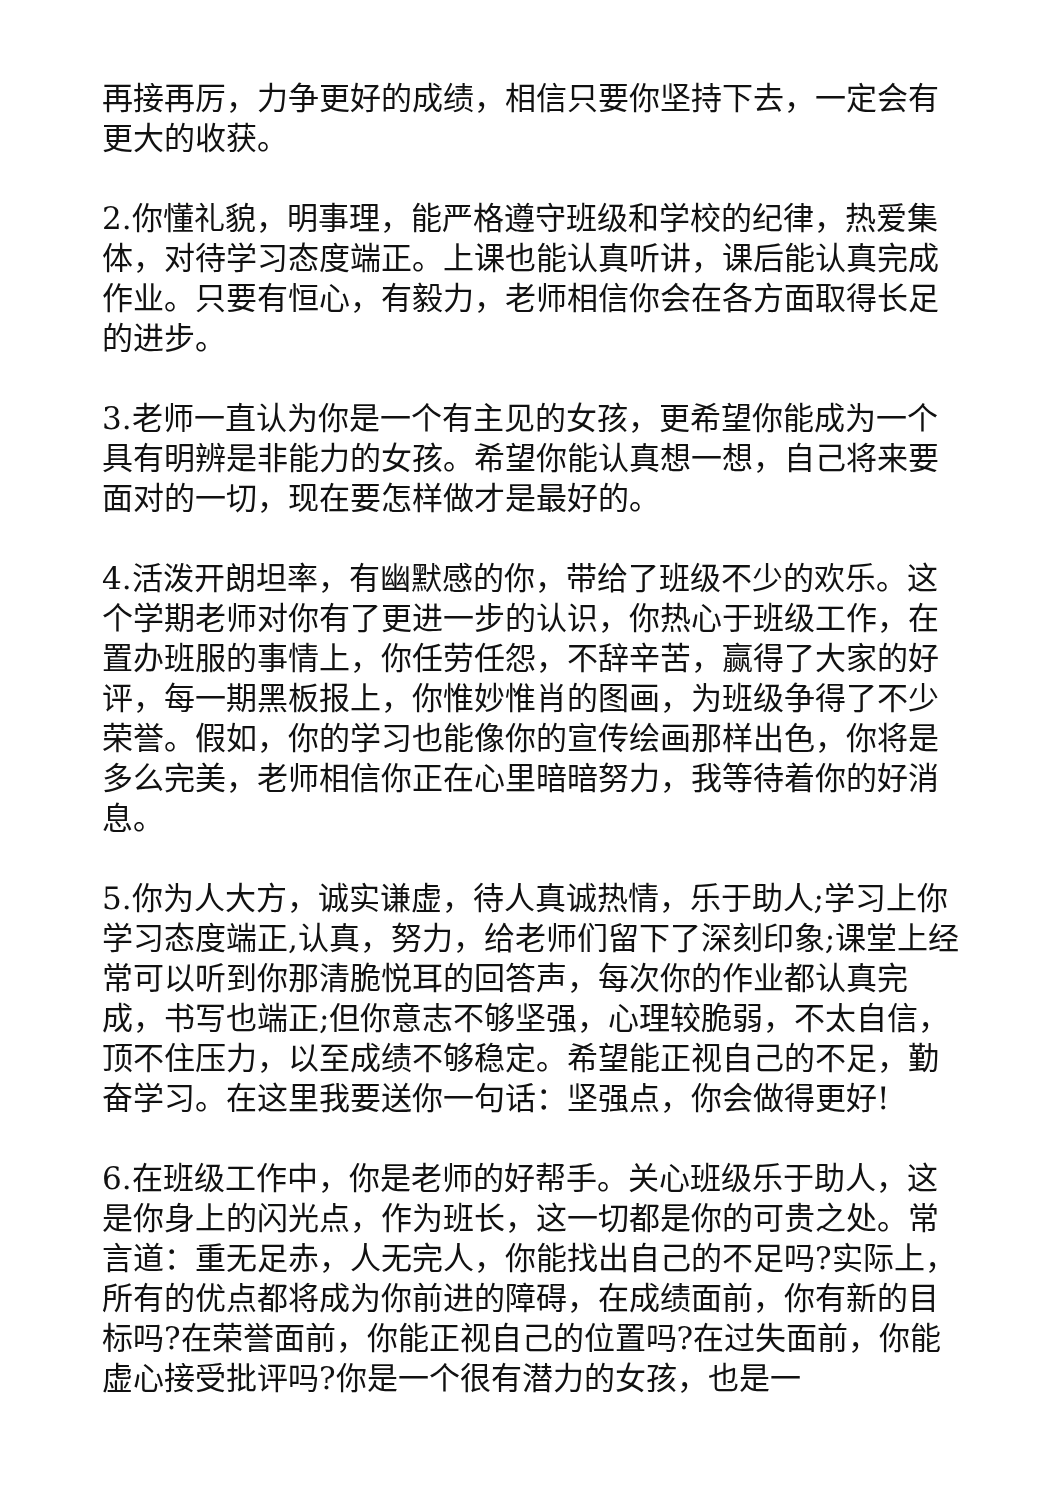再接再厉，力争更好的成绩，相信只要你坚持下去，一定会有更大的收获。
2.你懂礼貌，明事理，能严格遵守班级和学校的纪律，热爱集体，对待学习态度端正。上课也能认真听讲，课后能认真完成作业。只要有恒心，有毅力，老师相信你会在各方面取得长足的进步。
3.老师一直认为你是一个有主见的女孩，更希望你能成为一个具有明辨是非能力的女孩。希望你能认真想一想，自己将来要面对的一切，现在要怎样做才是最好的。
4.活泼开朗坦率，有幽默感的你，带给了班级不少的欢乐。这个学期老师对你有了更进一步的认识，你热心于班级工作，在置办班服的事情上，你任劳任怨，不辞辛苦，赢得了大家的好评，每一期黑板报上，你惟妙惟肖的图画，为班级争得了不少荣誉。假如，你的学习也能像你的宣传绘画那样出色，你将是多么完美，老师相信你正在心里暗暗努力，我等待着你的好消息。
5.你为人大方，诚实谦虚，待人真诚热情，乐于助人;学习上你学习态度端正,认真，努力，给老师们留下了深刻印象;课堂上经常可以听到你那清脆悦耳的回答声，每次你的作业都认真完成，书写也端正;但你意志不够坚强，心理较脆弱，不太自信，顶不住压力，以至成绩不够稳定。希望能正视自己的不足，勤奋学习。在这里我要送你一句话：坚强点，你会做得更好!
6.在班级工作中，你是老师的好帮手。关心班级乐于助人，这是你身上的闪光点，作为班长，这一切都是你的可贵之处。常言道：重无足赤，人无完人，你能找出自己的不足吗?实际上，所有的优点都将成为你前进的障碍，在成绩面前，你有新的目标吗?在荣誉面前，你能正视自己的位置吗?在过失面前，你能虚心接受批评吗?你是一个很有潜力的女孩，也是一